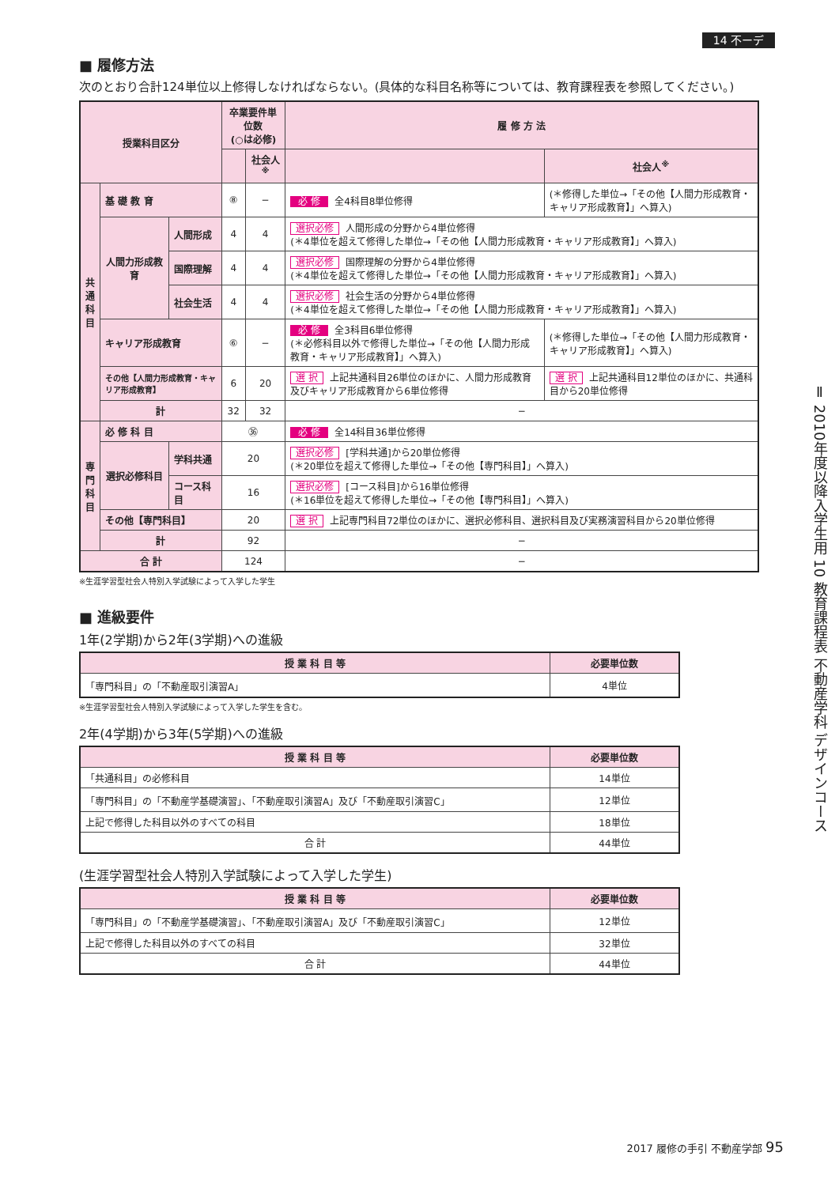14 不ーデ
■ 履修方法
次のとおり合計124単位以上修得しなければならない。(具体的な科目名称等については、教育課程表を参照してください。)
| 授業科目区分 | | | 卒業要件単位数 (○は必修) | | 履 修 方 法 | |
| --- | --- | --- | --- | --- | --- | --- |
| | | | | 社会人<sup>※</sup> | | 社会人<sup>※</sup> |
| 共 通 科 目 | 基 礎 教 育 | | ⑧ | − | 必 修 全4科目8単位修得 | (＊修得した単位→「その他【人間力形成教育・キャリア形成教育】」へ算入) |
| | 人間力形成教育 | 人間形成 | 4 | 4 | 選択必修 人間形成の分野から4単位修得 (＊4単位を超えて修得した単位→「その他【人間力形成教育・キャリア形成教育】」へ算入) | |
| | | 国際理解 | 4 | 4 | 選択必修 国際理解の分野から4単位修得 (＊4単位を超えて修得した単位→「その他【人間力形成教育・キャリア形成教育】」へ算入) | |
| | | 社会生活 | 4 | 4 | 選択必修 社会生活の分野から4単位修得 (＊4単位を超えて修得した単位→「その他【人間力形成教育・キャリア形成教育】」へ算入) | |
| | キャリア形成教育 | | ⑥ | − | 必 修 全3科目6単位修得 (＊必修科目以外で修得した単位→「その他【人間力形成教育・キャリア形成教育】」へ算入) | (＊修得した単位→「その他【人間力形成教育・キャリア形成教育】」へ算入) |
| | その他【人間力形成教育・キャリア形成教育】 | | 6 | 20 | 選 択 上記共通科目26単位のほかに、人間力形成教育及びキャリア形成教育から6単位修得 | 選 択 上記共通科目12単位のほかに、共通科目から20単位修得 |
| | 計 | | 32 | 32 | − | |
| 専 門 科 目 | 必 修 科 目 | | ㊱ | | 必 修 全14科目36単位修得 | |
| | 選択必修科目 | 学科共通 | 20 | | 選択必修 [学科共通]から20単位修得 (＊20単位を超えて修得した単位→「その他【専門科目】」へ算入) | |
| | | コース科目 | 16 | | 選択必修 [コース科目]から16単位修得 (＊16単位を超えて修得した単位→「その他【専門科目】」へ算入) | |
| | その他【専門科目】 | | 20 | | 選 択 上記専門科目72単位のほかに、選択必修科目、選択科目及び実務演習科目から20単位修得 | |
| | 計 | | 92 | | − | |
| 合 計 | | | 124 | | − | |
※生涯学習型社会人特別入学試験によって入学した学生
■ 進級要件
1年(2学期)から2年(3学期)への進級
| 授 業 科 目 等 | 必要単位数 |
| --- | --- |
| 「専門科目」の「不動産取引演習A」 | 4単位 |
※生涯学習型社会人特別入学試験によって入学した学生を含む。
2年(4学期)から3年(5学期)への進級
| 授 業 科 目 等 | 必要単位数 |
| --- | --- |
| 「共通科目」の必修科目 | 14単位 |
| 「専門科目」の「不動産学基礎演習」、「不動産取引演習A」及び「不動産取引演習C」 | 12単位 |
| 上記で修得した科目以外のすべての科目 | 18単位 |
| 合 計 | 44単位 |
(生涯学習型社会人特別入学試験によって入学した学生)
| 授 業 科 目 等 | 必要単位数 |
| --- | --- |
| 「専門科目」の「不動産学基礎演習」、「不動産取引演習A」及び「不動産取引演習C」 | 12単位 |
| 上記で修得した科目以外のすべての科目 | 32単位 |
| 合 計 | 44単位 |
Ⅱ 2010年度以降入学生用 10 教育課程表 不動産学科 デザインコース
2017 履修の手引 不動産学部 95